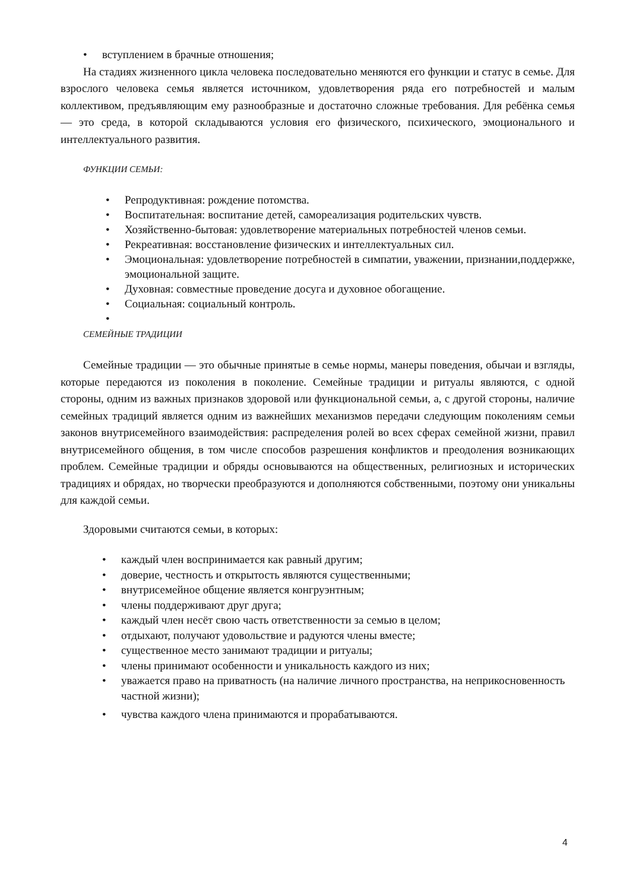• вступлением в брачные отношения;
На стадиях жизненного цикла человека последовательно меняются его функции и статус в семье. Для взрослого человека семья является источником, удовлетворения ряда его потребностей и малым коллективом, предъявляющим ему разнообразные и достаточно сложные требования. Для ребёнка семья — это среда, в которой складываются условия его физического, психического, эмоционального и интеллектуального развития.
ФУНКЦИИ СЕМЬИ:
• Репродуктивная: рождение потомства.
• Воспитательная: воспитание детей, самореализация родительских чувств.
• Хозяйственно-бытовая: удовлетворение материальных потребностей членов семьи.
• Рекреативная: восстановление физических и интеллектуальных сил.
• Эмоциональная: удовлетворение потребностей в симпатии, уважении, признании,поддержке, эмоциональной защите.
• Духовная: совместные проведение досуга и духовное обогащение.
• Социальная: социальный контроль.
•
СЕМЕЙНЫЕ ТРАДИЦИИ
Семейные традиции — это обычные принятые в семье нормы, манеры поведения, обычаи и взгляды, которые передаются из поколения в поколение. Семейные традиции и ритуалы являются, с одной стороны, одним из важных признаков здоровой или функциональной семьи, а, с другой стороны, наличие семейных традиций является одним из важнейших механизмов передачи следующим поколениям семьи законов внутрисемейного взаимодействия: распределения ролей во всех сферах семейной жизни, правил внутрисемейного общения, в том числе способов разрешения конфликтов и преодоления возникающих проблем. Семейные традиции и обряды основываются на общественных, религиозных и исторических традициях и обрядах, но творчески преобразуются и дополняются собственными, поэтому они уникальны для каждой семьи.
Здоровыми считаются семьи, в которых:
• каждый член воспринимается как равный другим;
• доверие, честность и открытость являются существенными;
• внутрисемейное общение является конгруэнтным;
• члены поддерживают друг друга;
• каждый член несёт свою часть ответственности за семью в целом;
• отдыхают, получают удовольствие и радуются члены вместе;
• существенное место занимают традиции и ритуалы;
• члены принимают особенности и уникальность каждого из них;
• уважается право на приватность (на наличие личного пространства, на неприкосновенность частной жизни);
• чувства каждого члена принимаются и прорабатываются.
4